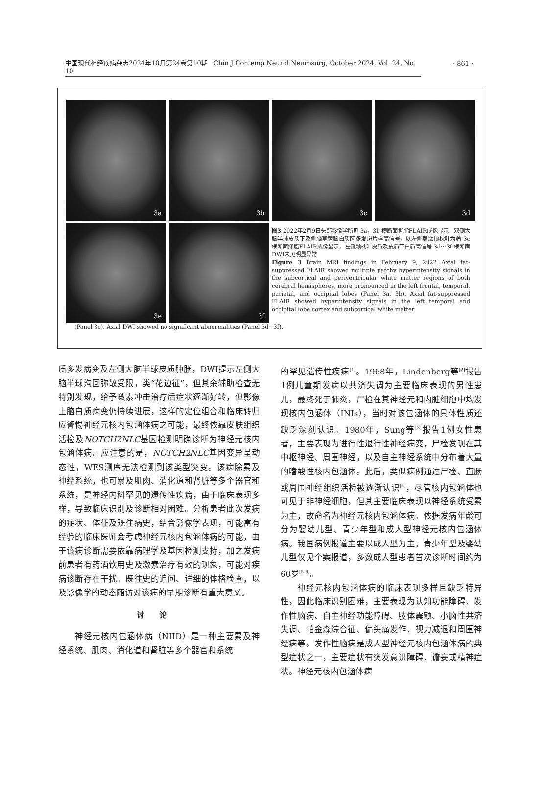中国现代神经疾病杂志2024年10月第24卷第10期 Chin J Contemp Neurol Neurosurg, October 2024, Vol. 24, No. 10
· 861 ·
3a
3b
3c
3d
3e
3f
图3 2022年2月9日头部影像学所见 3a，3b 横断面抑脂FLAIR成像显示，双侧大脑半球皮质下及侧脑室旁脑白质区多发斑片样高信号，以左侧额颞顶枕叶为著 3c 横断面抑脂FLAIR成像显示，左侧颞枕叶皮质及皮质下白质高信号 3d～3f 横断面DWI未见明显异常
Figure 3 Brain MRI findings in February 9, 2022 Axial fat-suppressed FLAIR showed multiple patchy hyperintensity signals in the subcortical and periventricular white matter regions of both cerebral hemispheres, more pronounced in the left frontal, temporal, parietal, and occipital lobes (Panel 3a, 3b). Axial fat-suppressed FLAIR showed hyperintensity signals in the left temporal and occipital lobe cortex and subcortical white matter
(Panel 3c). Axial DWI showed no significant abnormalities (Panel 3d−3f).
质多发病变及左侧大脑半球皮质肿胀，DWI提示左侧大脑半球沟回弥散受限，类“花边征”，但其余辅助检查无特别发现，给予激素冲击治疗后症状逐渐好转，但影像上脑白质病变仍持续进展，这样的定位组合和临床转归应警惕神经元核内包涵体病之可能，最终依靠皮肤组织活检及NOTCH2NLC基因检测明确诊断为神经元核内包涵体病。应注意的是，NOTCH2NLC基因变异呈动态性，WES测序无法检测到该类型突变。该病除累及神经系统，也可累及肌肉、消化道和肾脏等多个器官和系统，是神经内科罕见的遗传性疾病，由于临床表现多样，导致临床识别及诊断相对困难。分析患者此次发病的症状、体征及既往病史，结合影像学表现，可能富有经验的临床医师会考虑神经元核内包涵体病的可能，由于该病诊断需要依靠病理学及基因检测支持，加之发病前患者有药酒饮用史及激素治疗有效的现象，可能对疾病诊断存在干扰。既往史的追问、详细的体格检查，以及影像学的动态随访对该病的早期诊断有重大意义。
讨论
  神经元核内包涵体病（NIID）是一种主要累及神经系统、肌肉、消化道和肾脏等多个器官和系统
的罕见遗传性疾病<sup>[1]</sup>。1968年，Lindenberg等<sup>[2]</sup>报告1例儿童期发病以共济失调为主要临床表现的男性患儿，最终死于肺炎，尸检在其神经元和内脏细胞中均发现核内包涵体（INIs），当时对该包涵体的具体性质还缺乏深刻认识。1980年，Sung等<sup>[3]</sup>报告1例女性患者，主要表现为进行性退行性神经病变，尸检发现在其中枢神经、周围神经，以及自主神经系统中分布着大量的嗜酸性核内包涵体。此后，类似病例通过尸检、直肠或周围神经组织活检被逐渐认识<sup>[4]</sup>，尽管核内包涵体也可见于非神经细胞，但其主要临床表现以神经系统受累为主，故命名为神经元核内包涵体病。依据发病年龄可分为婴幼儿型、青少年型和成人型神经元核内包涵体病。我国病例报道主要以成人型为主，青少年型及婴幼儿型仅见个案报道，多数成人型患者首次诊断时间约为60岁<sup>[5-6]</sup>。
  神经元核内包涵体病的临床表现多样且缺乏特异性，因此临床识别困难，主要表现为认知功能障碍、发作性脑病、自主神经功能障碍、肢体震颤、小脑性共济失调、帕金森综合征、偏头痛发作、视力减退和周围神经病等。发作性脑病是成人型神经元核内包涵体病的典型症状之一，主要症状有突发意识障碍、谵妄或精神症状。神经元核内包涵体病